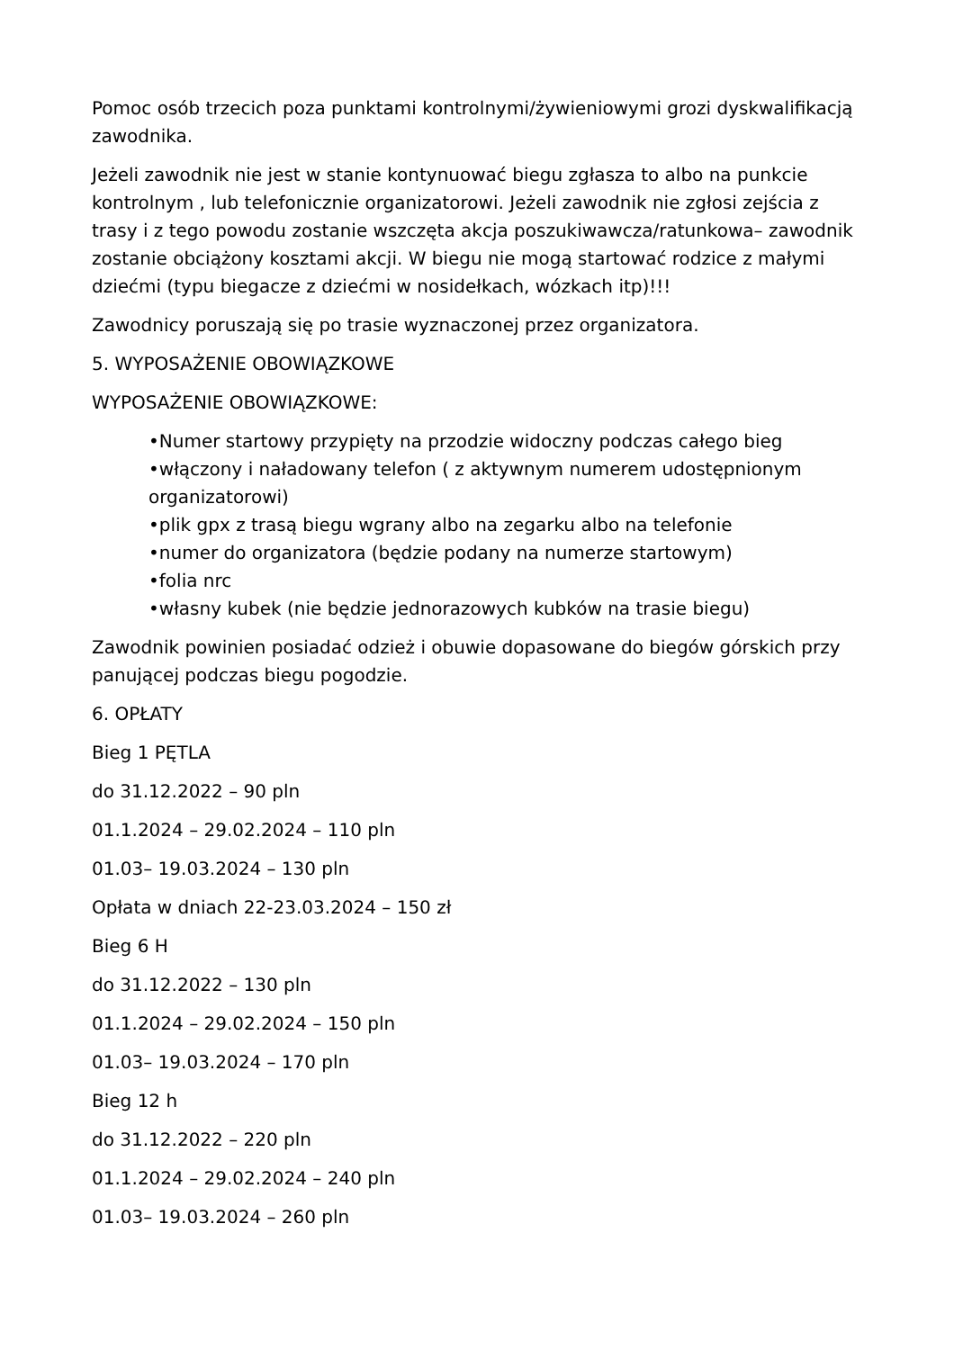Pomoc osób trzecich poza punktami kontrolnymi/żywieniowymi grozi dyskwalifikacją zawodnika.
Jeżeli zawodnik nie jest w stanie kontynuować biegu zgłasza to albo na punkcie kontrolnym , lub telefonicznie organizatorowi. Jeżeli zawodnik nie zgłosi zejścia z trasy i z tego powodu zostanie wszczęta akcja poszukiwawcza/ratunkowa– zawodnik zostanie obciążony kosztami akcji. W biegu nie mogą startować rodzice z małymi dziećmi (typu biegacze z dziećmi w nosidełkach, wózkach itp)!!!
Zawodnicy poruszają się po trasie wyznaczonej przez organizatora.
5. WYPOSAŻENIE OBOWIĄZKOWE
WYPOSAŻENIE OBOWIĄZKOWE:
•Numer startowy przypięty na przodzie widoczny podczas całego bieg
•włączony i naładowany telefon ( z aktywnym numerem udostępnionym organizatorowi)
•plik gpx z trasą biegu wgrany albo na zegarku albo na telefonie
•numer do organizatora (będzie podany na numerze startowym)
•folia nrc
•własny kubek (nie będzie jednorazowych kubków na trasie biegu)
Zawodnik powinien posiadać odzież i obuwie dopasowane do biegów górskich przy panującej podczas biegu pogodzie.
6. OPŁATY
Bieg 1 PĘTLA
do 31.12.2022 – 90 pln
01.1.2024 – 29.02.2024 – 110 pln
01.03– 19.03.2024 – 130 pln
Opłata w dniach 22-23.03.2024 – 150 zł
Bieg 6 H
do 31.12.2022 – 130 pln
01.1.2024 – 29.02.2024 – 150 pln
01.03– 19.03.2024 – 170 pln
Bieg 12 h
do 31.12.2022 – 220 pln
01.1.2024 – 29.02.2024 – 240 pln
01.03– 19.03.2024 – 260 pln